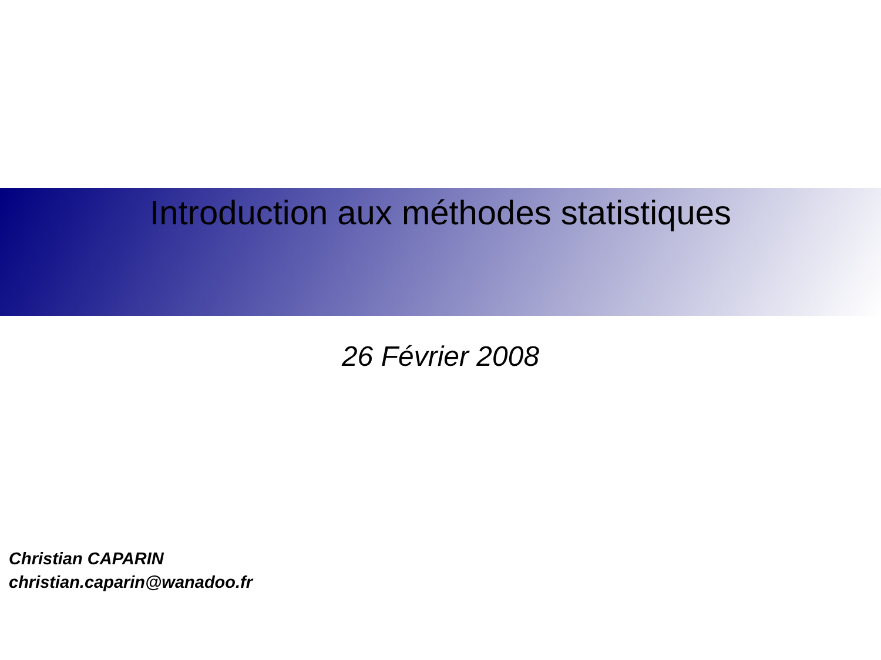Introduction aux méthodes statistiques
26 Février 2008
Christian CAPARIN
christian.caparin@wanadoo.fr